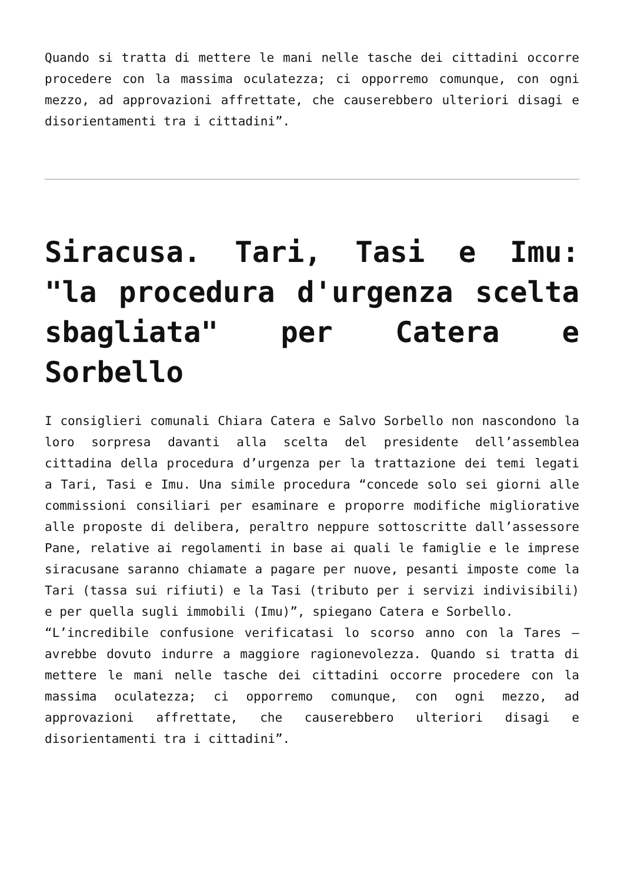Quando si tratta di mettere le mani nelle tasche dei cittadini occorre procedere con la massima oculatezza; ci opporremo comunque, con ogni mezzo, ad approvazioni affrettate, che causerebbero ulteriori disagi e disorientamenti tra i cittadini”.
Siracusa. Tari, Tasi e Imu: "la procedura d'urgenza scelta sbagliata" per Catera e Sorbello
I consiglieri comunali Chiara Catera e Salvo Sorbello non nascondono la loro sorpresa davanti alla scelta del presidente dell’assemblea cittadina della procedura d’urgenza per la trattazione dei temi legati a Tari, Tasi e Imu. Una simile procedura “concede solo sei giorni alle commissioni consiliari per esaminare e proporre modifiche migliorative alle proposte di delibera, peraltro neppure sottoscritte dall’assessore Pane, relative ai regolamenti in base ai quali le famiglie e le imprese siracusane saranno chiamate a pagare per nuove, pesanti imposte come la Tari (tassa sui rifiuti) e la Tasi (tributo per i servizi indivisibili) e per quella sugli immobili (Imu)”, spiegano Catera e Sorbello.
“L’incredibile confusione verificatasi lo scorso anno con la Tares – avrebbe dovuto indurre a maggiore ragionevolezza. Quando si tratta di mettere le mani nelle tasche dei cittadini occorre procedere con la massima oculatezza; ci opporremo comunque, con ogni mezzo, ad approvazioni affrettate, che causerebbero ulteriori disagi e disorientamenti tra i cittadini”.